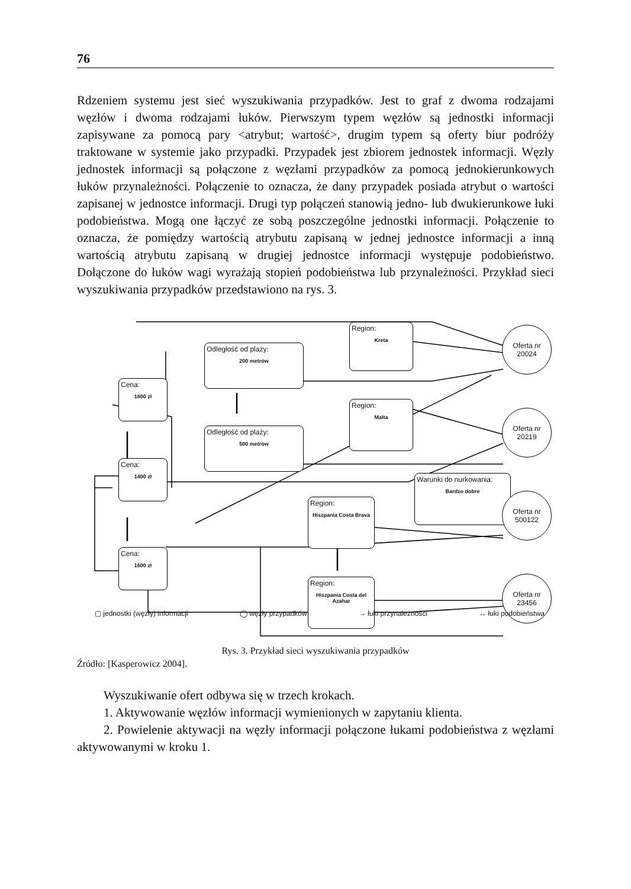76
Rdzeniem systemu jest sieć wyszukiwania przypadków. Jest to graf z dwoma rodzajami węzłów i dwoma rodzajami łuków. Pierwszym typem węzłów są jednostki informacji zapisywane za pomocą pary <atrybut; wartość>, drugim typem są oferty biur podróży traktowane w systemie jako przypadki. Przypadek jest zbiorem jednostek informacji. Węzły jednostek informacji są połączone z węzłami przypadków za pomocą jednokierunkowych łuków przynależności. Połączenie to oznacza, że dany przypadek posiada atrybut o wartości zapisanej w jednostce informacji. Drugi typ połączeń stanowią jedno- lub dwukierunkowe łuki podobieństwa. Mogą one łączyć ze sobą poszczególne jednostki informacji. Połączenie to oznacza, że pomiędzy wartością atrybutu zapisaną w jednej jednostce informacji a inną wartością atrybutu zapisaną w drugiej jednostce informacji występuje podobieństwo. Dołączone do łuków wagi wyrażają stopień podobieństwa lub przynależności. Przykład sieci wyszukiwania przypadków przedstawiono na rys. 3.
Odległość od plaży:
200 metrów
Odległość od plaży:
500 metrów
Region:
Kreta
Region:
Malta
Cena:
1800 zł
Cena:
1400 zł
Cena:
1600 zł
Region:
Hiszpania Costa Brava
Region:
Hiszpania Costa del Azahar
Warunki do nurkowania:
Bardzo dobre
Oferta nr
20024
Oferta nr
20219
Oferta nr
500122
Oferta nr
23456
▢ jednostki (węzły) informacji ◯ węzły przypadków → łuki przynależności ↔ łuki podobieństwa
Rys. 3. Przykład sieci wyszukiwania przypadków
Źródło: [Kasperowicz 2004].
Wyszukiwanie ofert odbywa się w trzech krokach.
1. Aktywowanie węzłów informacji wymienionych w zapytaniu klienta.
2. Powielenie aktywacji na węzły informacji połączone łukami podobieństwa z węzłami aktywowanymi w kroku 1.